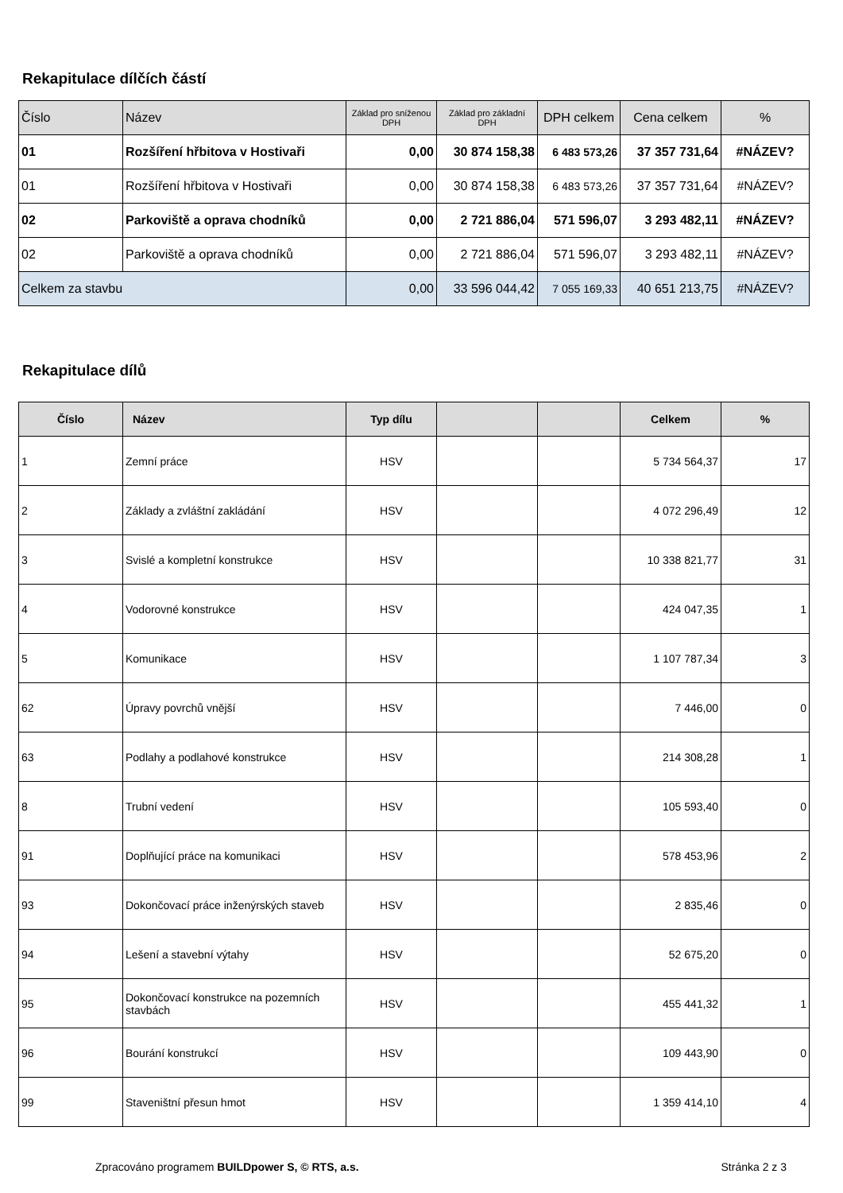Rekapitulace dílčích částí
| Číslo | Název | Základ pro sníženou DPH | Základ pro základní DPH | DPH celkem | Cena celkem | % |
| --- | --- | --- | --- | --- | --- | --- |
| 01 | Rozšíření hřbitova v Hostivaři | 0,00 | 30 874 158,38 | 6 483 573,26 | 37 357 731,64 | #NÁZEV? |
| 01 | Rozšíření hřbitova v Hostivaři | 0,00 | 30 874 158,38 | 6 483 573,26 | 37 357 731,64 | #NÁZEV? |
| 02 | Parkoviště a oprava chodníků | 0,00 | 2 721 886,04 | 571 596,07 | 3 293 482,11 | #NÁZEV? |
| 02 | Parkoviště a oprava chodníků | 0,00 | 2 721 886,04 | 571 596,07 | 3 293 482,11 | #NÁZEV? |
| Celkem za stavbu | | 0,00 | 33 596 044,42 | 7 055 169,33 | 40 651 213,75 | #NÁZEV? |
Rekapitulace dílů
| Číslo | Název | Typ dílu | | | Celkem | % |
| --- | --- | --- | --- | --- | --- | --- |
| 1 | Zemní práce | HSV | | | 5 734 564,37 | 17 |
| 2 | Základy a zvláštní zakládání | HSV | | | 4 072 296,49 | 12 |
| 3 | Svislé a kompletní konstrukce | HSV | | | 10 338 821,77 | 31 |
| 4 | Vodorovné konstrukce | HSV | | | 424 047,35 | 1 |
| 5 | Komunikace | HSV | | | 1 107 787,34 | 3 |
| 62 | Úpravy povrchů vnější | HSV | | | 7 446,00 | 0 |
| 63 | Podlahy a podlahové konstrukce | HSV | | | 214 308,28 | 1 |
| 8 | Trubní vedení | HSV | | | 105 593,40 | 0 |
| 91 | Doplňující práce na komunikaci | HSV | | | 578 453,96 | 2 |
| 93 | Dokončovací práce inženýrských staveb | HSV | | | 2 835,46 | 0 |
| 94 | Lešení a stavební výtahy | HSV | | | 52 675,20 | 0 |
| 95 | Dokončovací konstrukce na pozemních stavbách | HSV | | | 455 441,32 | 1 |
| 96 | Bourání konstrukcí | HSV | | | 109 443,90 | 0 |
| 99 | Staveništní přesun hmot | HSV | | | 1 359 414,10 | 4 |
Zpracováno programem BUILDpower S, © RTS, a.s. Stránka 2 z 3